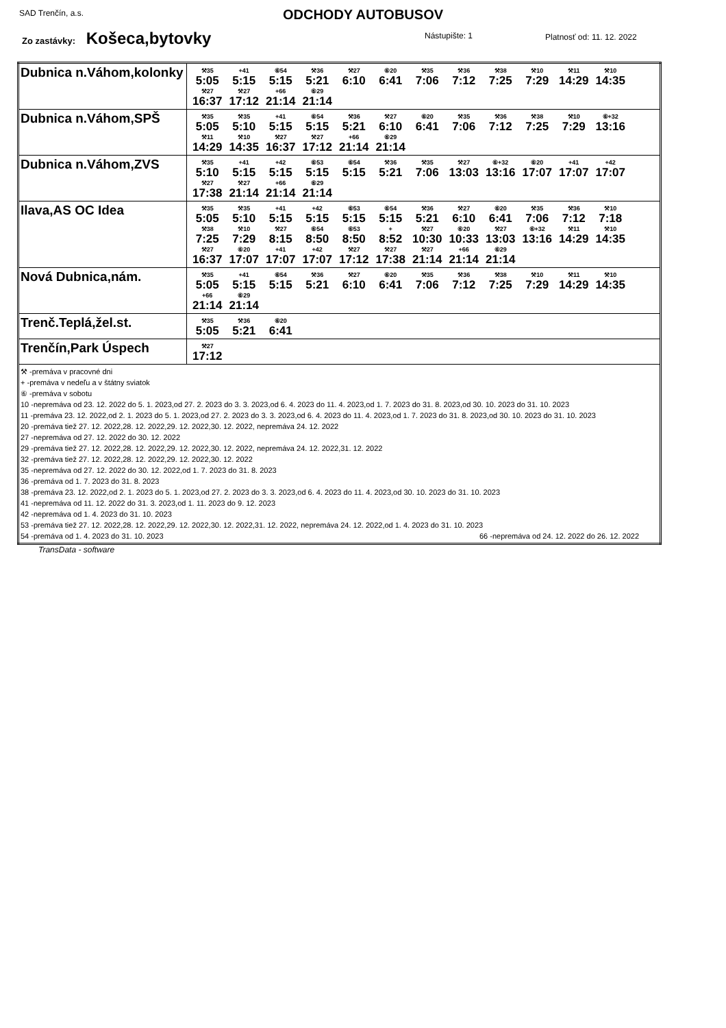SAD Trenčín, a.s.
ODCHODY AUTOBUSOV
Zo zastávky: Košeca,bytovky Nástupište: 1 Platnosť od: 11. 12. 2022
| Dubnica n.Váhom,kolonky | ⚒35 5:05 +41 5:15 ⑥54 5:15 ⚒36 5:21 ⚒27 6:10 ⑥20 6:41 ⚒35 7:06 ⚒36 7:12 ⚒38 7:25 ⚒10 7:29 ⚒11 14:29 ⚒10 14:35 ⚒27 16:37 ⚒27 17:12 +66 21:14 ⑥29 21:14 |
| Dubnica n.Váhom,SPŠ | ⚒35 5:05 ⚒35 5:10 +41 5:15 ⑥54 5:15 ⚒36 5:21 ⚒27 6:10 ⑥20 6:41 ⚒35 7:06 ⚒36 7:12 ⚒38 7:25 ⚒10 7:29 ⑥+32 13:16 ⚒11 14:29 ⚒10 14:35 ⚒27 16:37 ⚒27 17:12 +66 21:14 ⑥29 21:14 |
| Dubnica n.Váhom,ZVS | ⚒35 5:10 +41 5:15 +42 5:15 ⑥53 5:15 ⑥54 5:15 ⚒36 5:21 ⚒35 7:06 ⚒27 13:03 ⑥+32 13:16 ⑥20 17:07 +41 17:07 +42 17:07 ⚒27 17:38 ⚒27 21:14 +66 21:14 ⑥29 21:14 |
| Ilava,AS OC Idea | ⚒35 5:05 ⚒35 5:10 +41 5:15 +42 5:15 ⑥53 5:15 ⑥54 5:15 ⚒36 5:21 ⚒27 6:10 ⑥20 6:41 ⚒35 7:06 ⚒36 7:12 ⚒10 7:18 ⚒38 7:25 ⚒10 7:29 ⚒27 8:15 ⑥54 8:50 ⑥53 8:50 + 8:52 ⚒27 10:30 ⑥20 10:33 ⚒27 13:03 ⑥+32 13:16 ⚒11 14:29 ⚒10 14:35 ⚒27 16:37 ⑥20 17:07 +41 17:07 +42 17:07 ⚒27 17:12 ⚒27 17:38 ⚒27 21:14 +66 21:14 ⑥29 21:14 |
| Nová Dubnica,nám. | ⚒35 5:05 +41 5:15 ⑥54 5:15 ⚒36 5:21 ⚒27 6:10 ⑥20 6:41 ⚒35 7:06 ⚒36 7:12 ⚒38 7:25 ⚒10 7:29 ⚒11 14:29 ⚒10 14:35 +66 21:14 ⑥29 21:14 |
| Trenč.Teplá,žel.st. | ⚒35 5:05 ⚒36 5:21 ⑥20 6:41 |
| Trenčín,Park Úspech | ⚒27 17:12 |
| ⚒ -premáva v pracovné dni + -premáva v nedeľu a v štátny sviatok ⑥ -premáva v sobotu 10 -nepremáva od 23. 12. 2022 do 5. 1. 2023,od 27. 2. 2023 do 3. 3. 2023,od 6. 4. 2023 do 11. 4. 2023,od 1. 7. 2023 do 31. 8. 2023,od 30. 10. 2023 do 31. 10. 2023 11 -premáva 23. 12. 2022,od 2. 1. 2023 do 5. 1. 2023,od 27. 2. 2023 do 3. 3. 2023,od 6. 4. 2023 do 11. 4. 2023,od 1. 7. 2023 do 31. 8. 2023,od 30. 10. 2023 do 31. 10. 2023 20 -premáva tiež 27. 12. 2022,28. 12. 2022,29. 12. 2022,30. 12. 2022, nepremáva 24. 12. 2022 27 -nepremáva od 27. 12. 2022 do 30. 12. 2022 29 -premáva tiež 27. 12. 2022,28. 12. 2022,29. 12. 2022,30. 12. 2022, nepremáva 24. 12. 2022,31. 12. 2022 32 -premáva tiež 27. 12. 2022,28. 12. 2022,29. 12. 2022,30. 12. 2022 35 -nepremáva od 27. 12. 2022 do 30. 12. 2022,od 1. 7. 2023 do 31. 8. 2023 36 -premáva od 1. 7. 2023 do 31. 8. 2023 38 -premáva 23. 12. 2022,od 2. 1. 2023 do 5. 1. 2023,od 27. 2. 2023 do 3. 3. 2023,od 6. 4. 2023 do 11. 4. 2023,od 30. 10. 2023 do 31. 10. 2023 41 -nepremáva od 11. 12. 2022 do 31. 3. 2023,od 1. 11. 2023 do 9. 12. 2023 42 -nepremáva od 1. 4. 2023 do 31. 10. 2023 53 -premáva tiež 27. 12. 2022,28. 12. 2022,29. 12. 2022,30. 12. 2022,31. 12. 2022, nepremáva 24. 12. 2022,od 1. 4. 2023 do 31. 10. 2023 54 -premáva od 1. 4. 2023 do 31. 10. 2023 66 -nepremáva od 24. 12. 2022 do 26. 12. 2022 | |
TransData - software